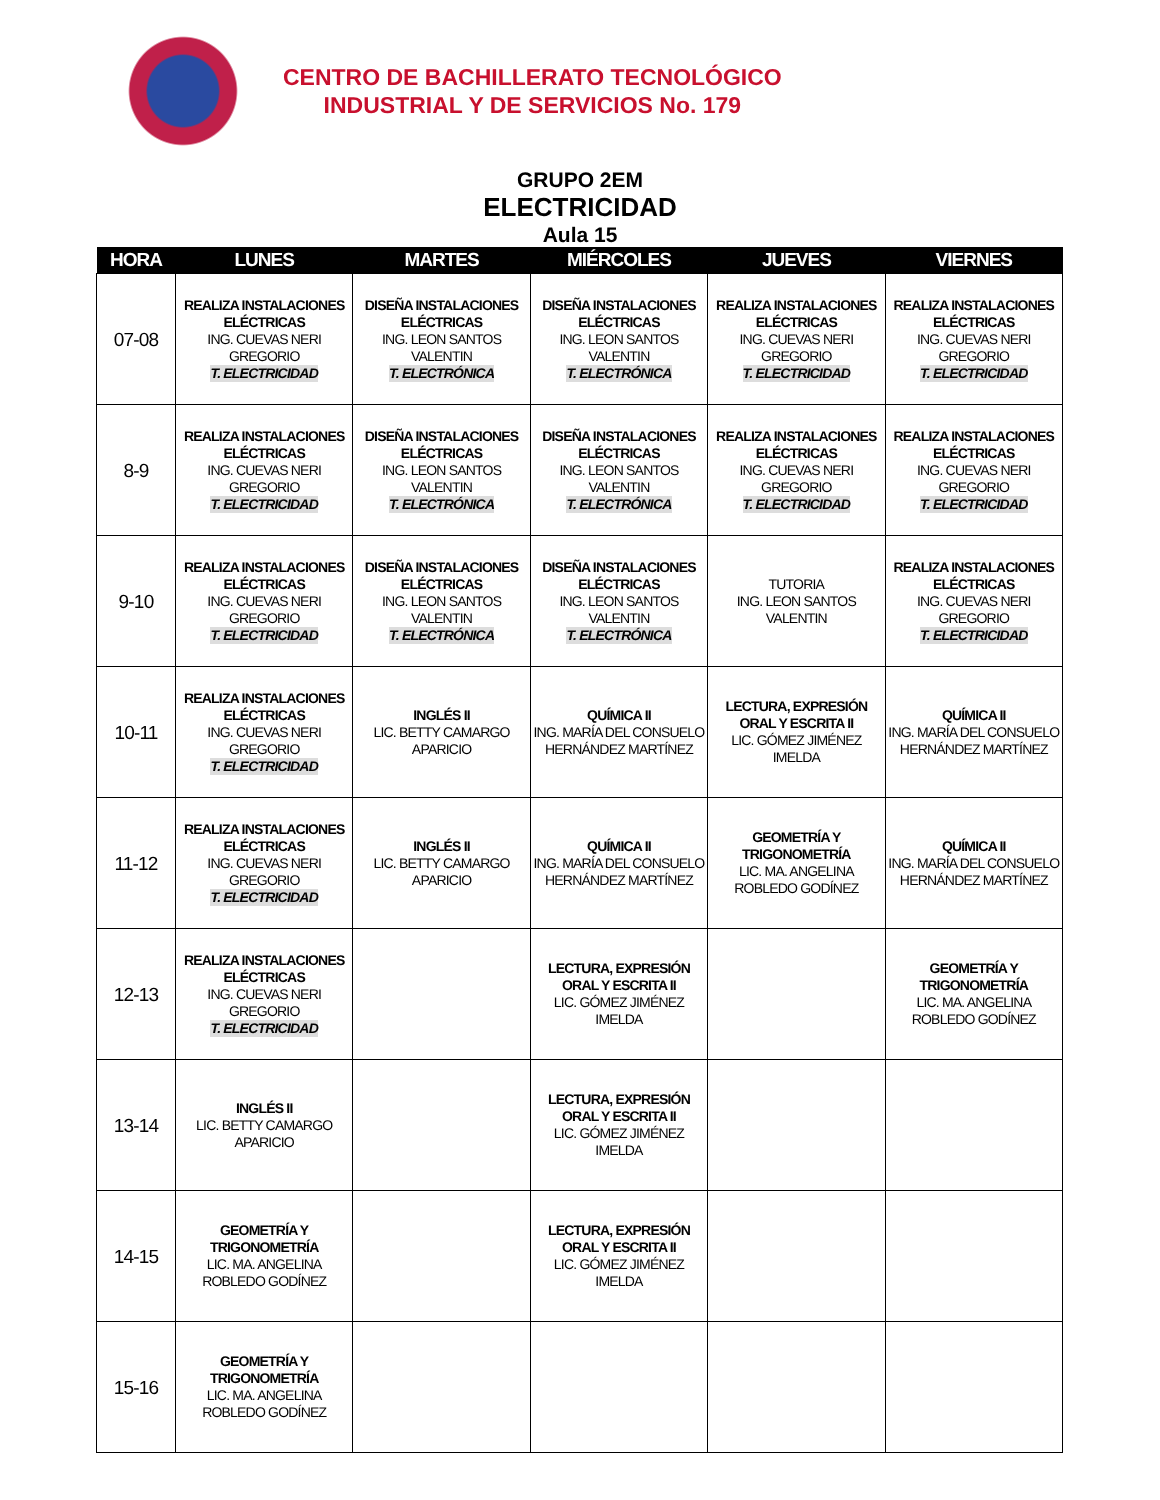CENTRO DE BACHILLERATO TECNOLÓGICO
INDUSTRIAL Y DE SERVICIOS No. 179
GRUPO 2EM
ELECTRICIDAD
Aula 15
| HORA | LUNES | MARTES | MIÉRCOLES | JUEVES | VIERNES |
| --- | --- | --- | --- | --- | --- |
| 07-08 | REALIZA INSTALACIONES ELÉCTRICAS ING. CUEVAS NERI GREGORIO T. ELECTRICIDAD | DISEÑA INSTALACIONES ELÉCTRICAS ING. LEON SANTOS VALENTIN T. ELECTRÓNICA | DISEÑA INSTALACIONES ELÉCTRICAS ING. LEON SANTOS VALENTIN T. ELECTRÓNICA | REALIZA INSTALACIONES ELÉCTRICAS ING. CUEVAS NERI GREGORIO T. ELECTRICIDAD | REALIZA INSTALACIONES ELÉCTRICAS ING. CUEVAS NERI GREGORIO T. ELECTRICIDAD |
| 8-9 | REALIZA INSTALACIONES ELÉCTRICAS ING. CUEVAS NERI GREGORIO T. ELECTRICIDAD | DISEÑA INSTALACIONES ELÉCTRICAS ING. LEON SANTOS VALENTIN T. ELECTRÓNICA | DISEÑA INSTALACIONES ELÉCTRICAS ING. LEON SANTOS VALENTIN T. ELECTRÓNICA | REALIZA INSTALACIONES ELÉCTRICAS ING. CUEVAS NERI GREGORIO T. ELECTRICIDAD | REALIZA INSTALACIONES ELÉCTRICAS ING. CUEVAS NERI GREGORIO T. ELECTRICIDAD |
| 9-10 | REALIZA INSTALACIONES ELÉCTRICAS ING. CUEVAS NERI GREGORIO T. ELECTRICIDAD | DISEÑA INSTALACIONES ELÉCTRICAS ING. LEON SANTOS VALENTIN T. ELECTRÓNICA | DISEÑA INSTALACIONES ELÉCTRICAS ING. LEON SANTOS VALENTIN T. ELECTRÓNICA | TUTORIA ING. LEON SANTOS VALENTIN | REALIZA INSTALACIONES ELÉCTRICAS ING. CUEVAS NERI GREGORIO T. ELECTRICIDAD |
| 10-11 | REALIZA INSTALACIONES ELÉCTRICAS ING. CUEVAS NERI GREGORIO T. ELECTRICIDAD | INGLÉS II LIC. BETTY CAMARGO APARICIO | QUÍMICA II ING. MARÍA DEL CONSUELO HERNÁNDEZ MARTÍNEZ | LECTURA, EXPRESIÓN ORAL Y ESCRITA II LIC. GÓMEZ JIMÉNEZ IMELDA | QUÍMICA II ING. MARÍA DEL CONSUELO HERNÁNDEZ MARTÍNEZ |
| 11-12 | REALIZA INSTALACIONES ELÉCTRICAS ING. CUEVAS NERI GREGORIO T. ELECTRICIDAD | INGLÉS II LIC. BETTY CAMARGO APARICIO | QUÍMICA II ING. MARÍA DEL CONSUELO HERNÁNDEZ MARTÍNEZ | GEOMETRÍA Y TRIGONOMETRÍA LIC. MA. ANGELINA ROBLEDO GODÍNEZ | QUÍMICA II ING. MARÍA DEL CONSUELO HERNÁNDEZ MARTÍNEZ |
| 12-13 | REALIZA INSTALACIONES ELÉCTRICAS ING. CUEVAS NERI GREGORIO T. ELECTRICIDAD | | LECTURA, EXPRESIÓN ORAL Y ESCRITA II LIC. GÓMEZ JIMÉNEZ IMELDA | | GEOMETRÍA Y TRIGONOMETRÍA LIC. MA. ANGELINA ROBLEDO GODÍNEZ |
| 13-14 | INGLÉS II LIC. BETTY CAMARGO APARICIO | | LECTURA, EXPRESIÓN ORAL Y ESCRITA II LIC. GÓMEZ JIMÉNEZ IMELDA | | |
| 14-15 | GEOMETRÍA Y TRIGONOMETRÍA LIC. MA. ANGELINA ROBLEDO GODÍNEZ | | LECTURA, EXPRESIÓN ORAL Y ESCRITA II LIC. GÓMEZ JIMÉNEZ IMELDA | | |
| 15-16 | GEOMETRÍA Y TRIGONOMETRÍA LIC. MA. ANGELINA ROBLEDO GODÍNEZ | | | | |